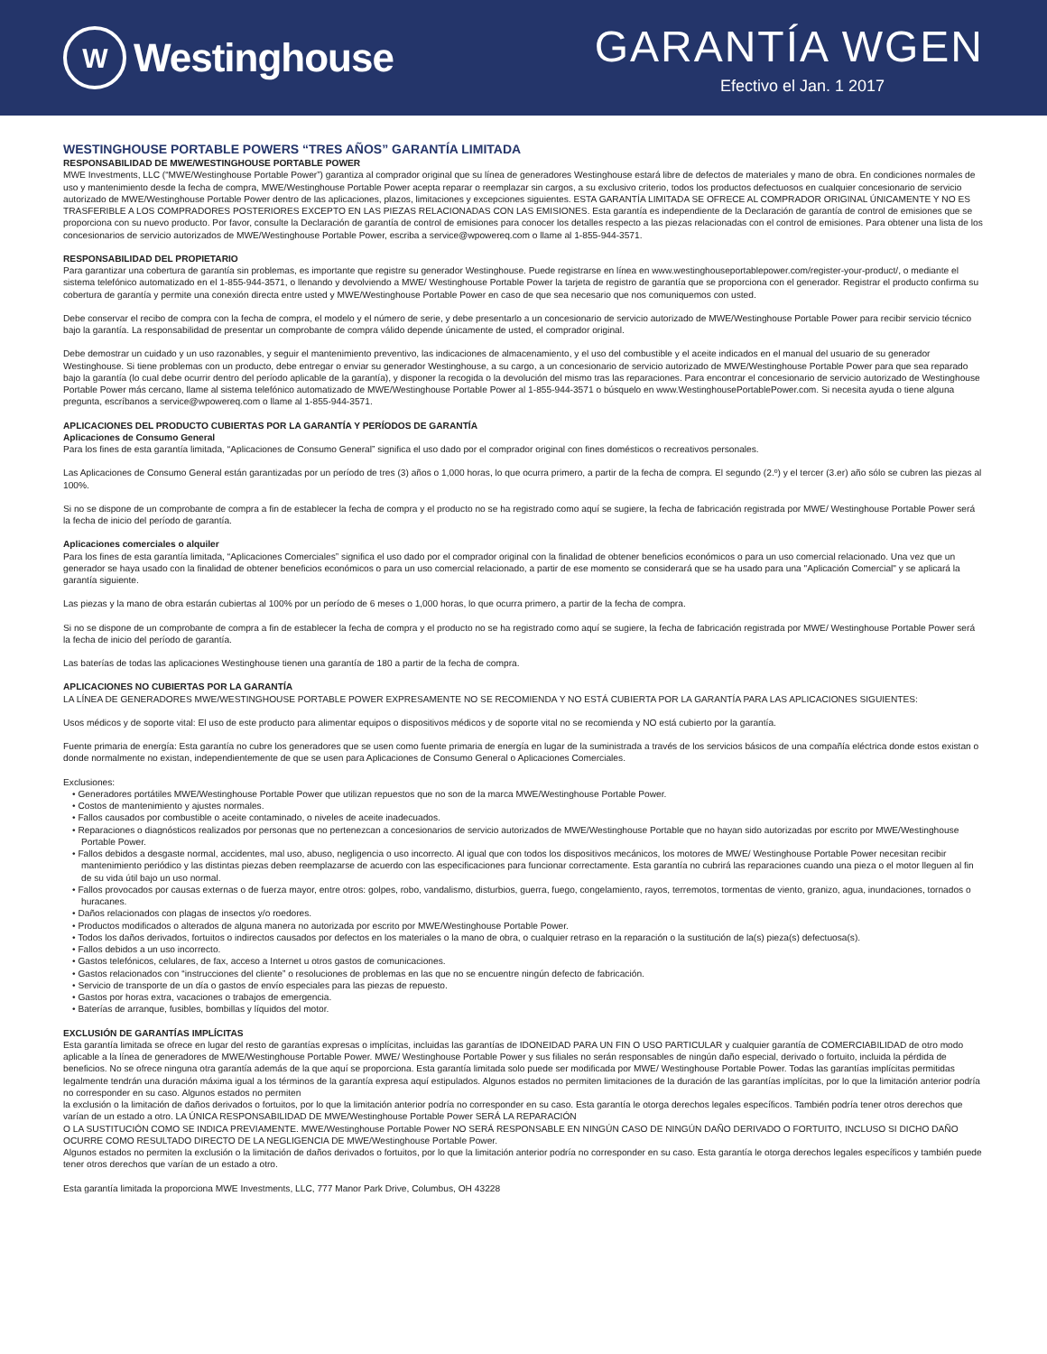W Westinghouse
GARANTÍA WGEN
Efectivo el Jan. 1 2017
WESTINGHOUSE PORTABLE POWERS “TRES AÑOS” GARANTÍA LIMITADA
RESPONSABILIDAD DE MWE/WESTINGHOUSE PORTABLE POWER
MWE Investments, LLC (“MWE/Westinghouse Portable Power”) garantiza al comprador original que su línea de generadores Westinghouse estará libre de defectos de materiales y mano de obra. En condiciones normales de uso y mantenimiento desde la fecha de compra, MWE/Westinghouse Portable Power acepta reparar o reemplazar sin cargos, a su exclusivo criterio, todos los productos defectuosos en cualquier concesionario de servicio autorizado de MWE/Westinghouse Portable Power dentro de las aplicaciones, plazos, limitaciones y excepciones siguientes. ESTA GARANTÍA LIMITADA SE OFRECE AL COMPRADOR ORIGINAL ÚNICAMENTE Y NO ES TRASFERIBLE A LOS COMPRADORES POSTERIORES EXCEPTO EN LAS PIEZAS RELACIONADAS CON LAS EMISIONES. Esta garantía es independiente de la Declaración de garantía de control de emisiones que se proporciona con su nuevo producto. Por favor, consulte la Declaración de garantía de control de emisiones para conocer los detalles respecto a las piezas relacionadas con el control de emisiones. Para obtener una lista de los concesionarios de servicio autorizados de MWE/Westinghouse Portable Power, escriba a service@wpowereq.com o llame al 1-855-944-3571.
RESPONSABILIDAD DEL PROPIETARIO
Para garantizar una cobertura de garantía sin problemas, es importante que registre su generador Westinghouse. Puede registrarse en línea en www.westinghouseportablepower.com/register-your-product/, o mediante el sistema telefónico automatizado en el 1-855-944-3571, o llenando y devolviendo a MWE/ Westinghouse Portable Power la tarjeta de registro de garantía que se proporciona con el generador. Registrar el producto confirma su cobertura de garantía y permite una conexión directa entre usted y MWE/Westinghouse Portable Power en caso de que sea necesario que nos comuniquemos con usted.
Debe conservar el recibo de compra con la fecha de compra, el modelo y el número de serie, y debe presentarlo a un concesionario de servicio autorizado de MWE/Westinghouse Portable Power para recibir servicio técnico bajo la garantía. La responsabilidad de presentar un comprobante de compra válido depende únicamente de usted, el comprador original.
Debe demostrar un cuidado y un uso razonables, y seguir el mantenimiento preventivo, las indicaciones de almacenamiento, y el uso del combustible y el aceite indicados en el manual del usuario de su generador Westinghouse. Si tiene problemas con un producto, debe entregar o enviar su generador Westinghouse, a su cargo, a un concesionario de servicio autorizado de MWE/Westinghouse Portable Power para que sea reparado bajo la garantía (lo cual debe ocurrir dentro del período aplicable de la garantía), y disponer la recogida o la devolución del mismo tras las reparaciones. Para encontrar el concesionario de servicio autorizado de Westinghouse Portable Power más cercano, llame al sistema telefónico automatizado de MWE/Westinghouse Portable Power al 1-855-944-3571 o búsquelo en www.WestinghousePortablePower.com. Si necesita ayuda o tiene alguna pregunta, escríbanos a service@wpowereq.com o llame al 1-855-944-3571.
APLICACIONES DEL PRODUCTO CUBIERTAS POR LA GARANTÍA Y PERÍODOS DE GARANTÍA
Aplicaciones de Consumo General
Para los fines de esta garantía limitada, “Aplicaciones de Consumo General” significa el uso dado por el comprador original con fines domésticos o recreativos personales.
Las Aplicaciones de Consumo General están garantizadas por un período de tres (3) años o 1,000 horas, lo que ocurra primero, a partir de la fecha de compra. El segundo (2.º) y el tercer (3.er) año sólo se cubren las piezas al 100%.
Si no se dispone de un comprobante de compra a fin de establecer la fecha de compra y el producto no se ha registrado como aquí se sugiere, la fecha de fabricación registrada por MWE/ Westinghouse Portable Power será la fecha de inicio del período de garantía.
Aplicaciones comerciales o alquiler
Para los fines de esta garantía limitada, “Aplicaciones Comerciales” significa el uso dado por el comprador original con la finalidad de obtener beneficios económicos o para un uso comercial relacionado. Una vez que un generador se haya usado con la finalidad de obtener beneficios económicos o para un uso comercial relacionado, a partir de ese momento se considerará que se ha usado para una "Aplicación Comercial" y se aplicará la garantía siguiente.
Las piezas y la mano de obra estarán cubiertas al 100% por un período de 6 meses o 1,000 horas, lo que ocurra primero, a partir de la fecha de compra.
Si no se dispone de un comprobante de compra a fin de establecer la fecha de compra y el producto no se ha registrado como aquí se sugiere, la fecha de fabricación registrada por MWE/ Westinghouse Portable Power será la fecha de inicio del período de garantía.
Las baterías de todas las aplicaciones Westinghouse tienen una garantía de 180 a partir de la fecha de compra.
APLICACIONES NO CUBIERTAS POR LA GARANTÍA
LA LÍNEA DE GENERADORES MWE/WESTINGHOUSE PORTABLE POWER EXPRESAMENTE NO SE RECOMIENDA Y NO ESTÁ CUBIERTA POR LA GARANTÍA PARA LAS APLICACIONES SIGUIENTES:
Usos médicos y de soporte vital: El uso de este producto para alimentar equipos o dispositivos médicos y de soporte vital no se recomienda y NO está cubierto por la garantía.
Fuente primaria de energía: Esta garantía no cubre los generadores que se usen como fuente primaria de energía en lugar de la suministrada a través de los servicios básicos de una compañía eléctrica donde estos existan o donde normalmente no existan, independientemente de que se usen para Aplicaciones de Consumo General o Aplicaciones Comerciales.
Exclusiones:
• Generadores portátiles MWE/Westinghouse Portable Power que utilizan repuestos que no son de la marca MWE/Westinghouse Portable Power.
• Costos de mantenimiento y ajustes normales.
• Fallos causados por combustible o aceite contaminado, o niveles de aceite inadecuados.
• Reparaciones o diagnósticos realizados por personas que no pertenezcan a concesionarios de servicio autorizados de MWE/Westinghouse Portable que no hayan sido autorizadas por escrito por MWE/Westinghouse Portable Power.
• Fallos debidos a desgaste normal, accidentes, mal uso, abuso, negligencia o uso incorrecto. Al igual que con todos los dispositivos mecánicos, los motores de MWE/ Westinghouse Portable Power necesitan recibir mantenimiento periódico y las distintas piezas deben reemplazarse de acuerdo con las especificaciones para funcionar correctamente. Esta garantía no cubrirá las reparaciones cuando una pieza o el motor lleguen al fin de su vida útil bajo un uso normal.
• Fallos provocados por causas externas o de fuerza mayor, entre otros: golpes, robo, vandalismo, disturbios, guerra, fuego, congelamiento, rayos, terremotos, tormentas de viento, granizo, agua, inundaciones, tornados o huracanes.
• Daños relacionados con plagas de insectos y/o roedores.
• Productos modificados o alterados de alguna manera no autorizada por escrito por MWE/Westinghouse Portable Power.
• Todos los daños derivados, fortuitos o indirectos causados por defectos en los materiales o la mano de obra, o cualquier retraso en la reparación o la sustitución de la(s) pieza(s) defectuosa(s).
• Fallos debidos a un uso incorrecto.
• Gastos telefónicos, celulares, de fax, acceso a Internet u otros gastos de comunicaciones.
• Gastos relacionados con “instrucciones del cliente” o resoluciones de problemas en las que no se encuentre ningún defecto de fabricación.
• Servicio de transporte de un día o gastos de envío especiales para las piezas de repuesto.
• Gastos por horas extra, vacaciones o trabajos de emergencia.
• Baterías de arranque, fusibles, bombillas y líquidos del motor.
EXCLUSIÓN DE GARANTÍAS IMPLÍCITAS
Esta garantía limitada se ofrece en lugar del resto de garantías expresas o implícitas, incluidas las garantías de IDONEIDAD PARA UN FIN O USO PARTICULAR y cualquier garantía de COMERCIABILIDAD de otro modo aplicable a la línea de generadores de MWE/Westinghouse Portable Power. MWE/ Westinghouse Portable Power y sus filiales no serán responsables de ningún daño especial, derivado o fortuito, incluida la pérdida de beneficios. No se ofrece ninguna otra garantía además de la que aquí se proporciona. Esta garantía limitada solo puede ser modificada por MWE/ Westinghouse Portable Power. Todas las garantías implícitas permitidas legalmente tendrán una duración máxima igual a los términos de la garantía expresa aquí estipulados. Algunos estados no permiten limitaciones de la duración de las garantías implícitas, por lo que la limitación anterior podría no corresponder en su caso. Algunos estados no permiten
la exclusión o la limitación de daños derivados o fortuitos, por lo que la limitación anterior podría no corresponder en su caso. Esta garantía le otorga derechos legales específicos. También podría tener otros derechos que varían de un estado a otro. LA ÚNICA RESPONSABILIDAD DE MWE/Westinghouse Portable Power SERÁ LA REPARACIÓN
O LA SUSTITUCIÓN COMO SE INDICA PREVIAMENTE. MWE/Westinghouse Portable Power NO SERÁ RESPONSABLE EN NINGÚN CASO DE NINGÚN DAÑO DERIVADO O FORTUITO, INCLUSO SI DICHO DAÑO OCURRE COMO RESULTADO DIRECTO DE LA NEGLIGENCIA DE MWE/Westinghouse Portable Power.
Algunos estados no permiten la exclusión o la limitación de daños derivados o fortuitos, por lo que la limitación anterior podría no corresponder en su caso. Esta garantía le otorga derechos legales específicos y también puede tener otros derechos que varían de un estado a otro.
Esta garantía limitada la proporciona MWE Investments, LLC, 777 Manor Park Drive, Columbus, OH 43228